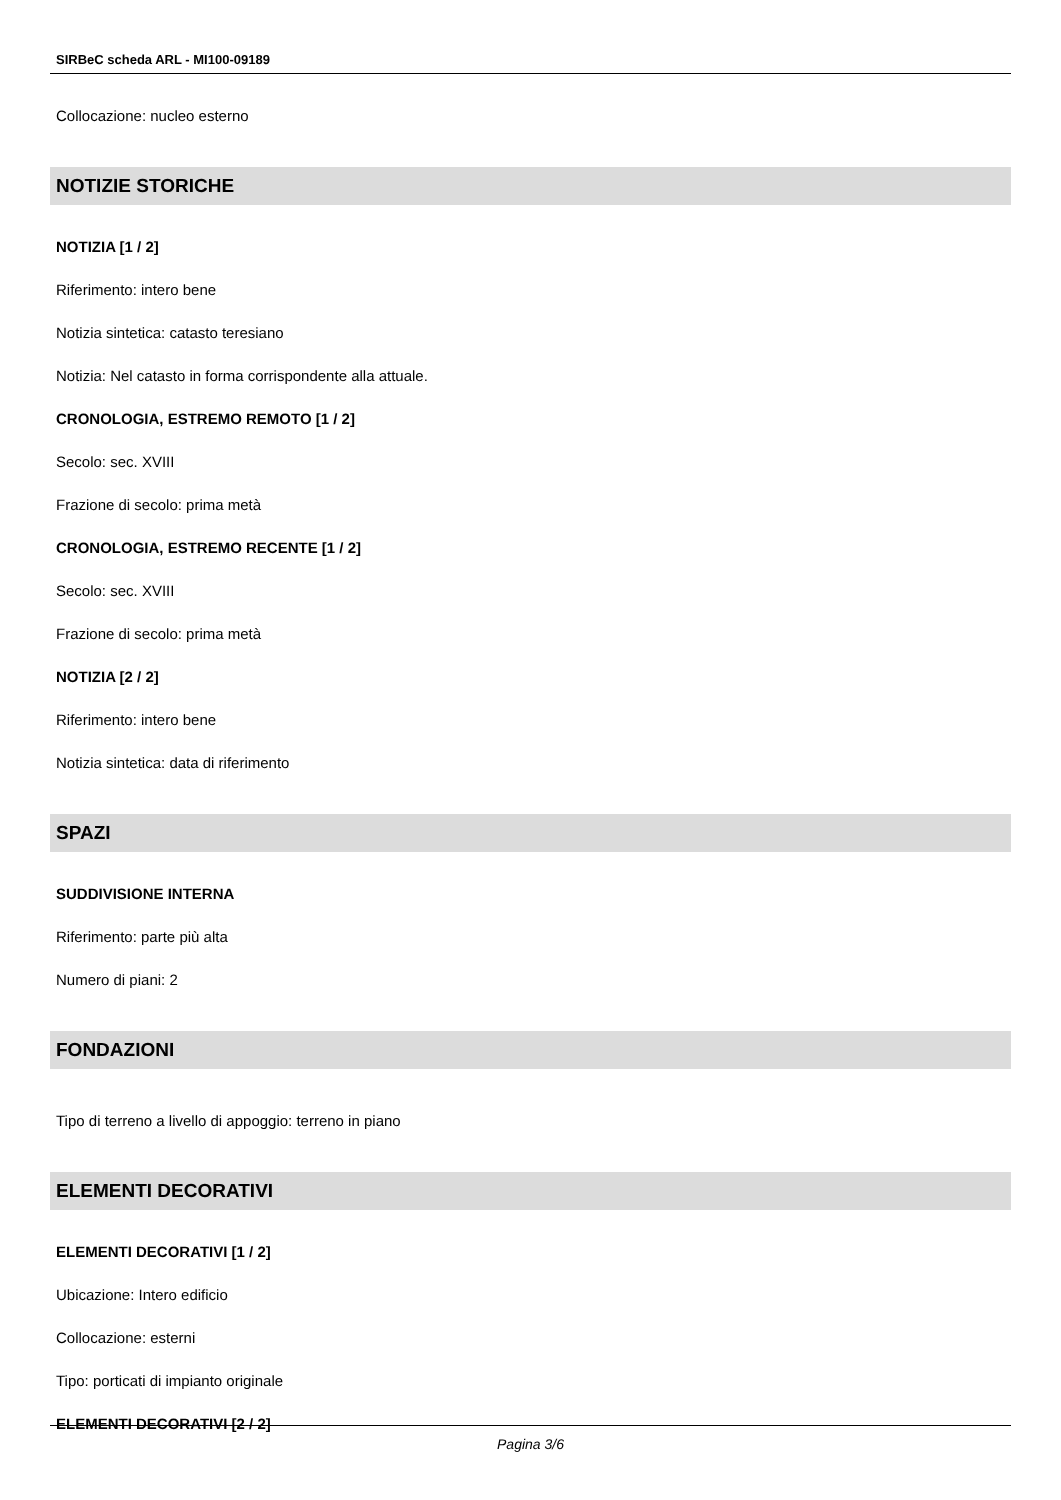SIRBeC scheda ARL - MI100-09189
Collocazione: nucleo esterno
NOTIZIE STORICHE
NOTIZIA [1 / 2]
Riferimento: intero bene
Notizia sintetica: catasto teresiano
Notizia: Nel catasto in forma corrispondente alla attuale.
CRONOLOGIA, ESTREMO REMOTO [1 / 2]
Secolo: sec. XVIII
Frazione di secolo: prima metà
CRONOLOGIA, ESTREMO RECENTE [1 / 2]
Secolo: sec. XVIII
Frazione di secolo: prima metà
NOTIZIA [2 / 2]
Riferimento: intero bene
Notizia sintetica: data di riferimento
SPAZI
SUDDIVISIONE INTERNA
Riferimento: parte più alta
Numero di piani: 2
FONDAZIONI
Tipo di terreno a livello di appoggio: terreno in piano
ELEMENTI DECORATIVI
ELEMENTI DECORATIVI [1 / 2]
Ubicazione: Intero edificio
Collocazione: esterni
Tipo: porticati di impianto originale
ELEMENTI DECORATIVI [2 / 2]
Pagina 3/6